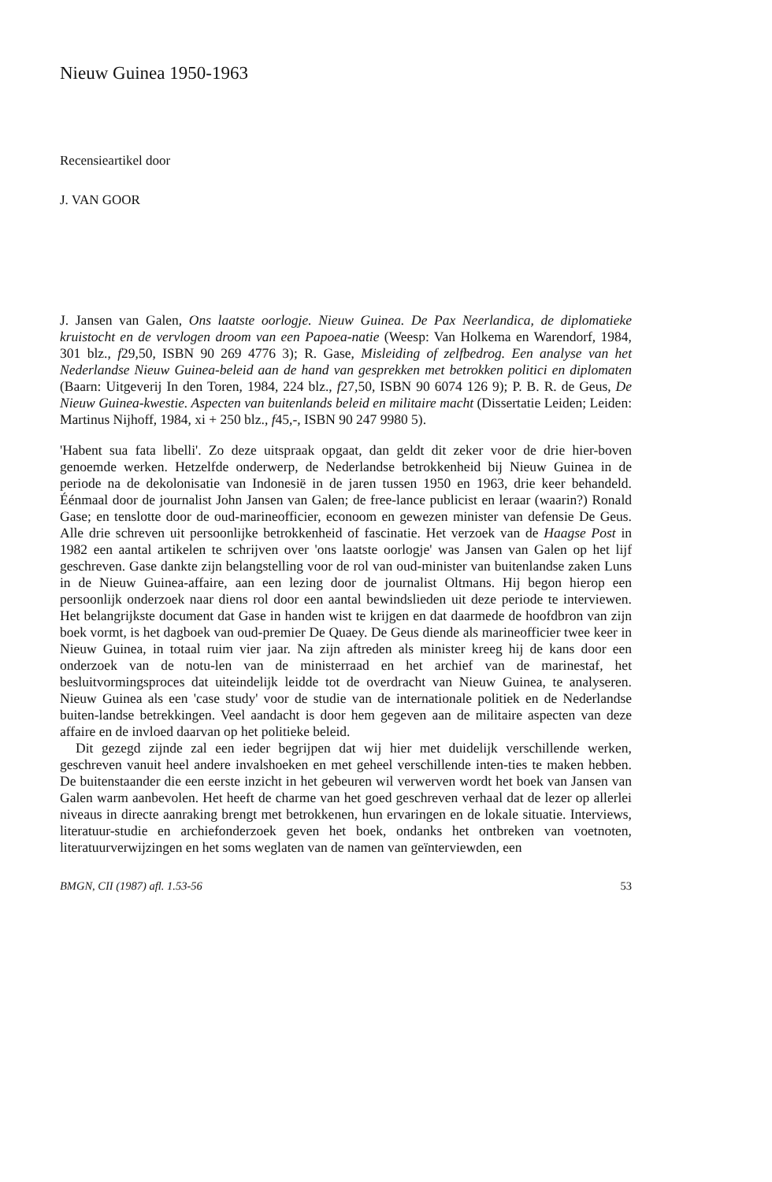Nieuw Guinea 1950-1963
Recensieartikel door
J. VAN GOOR
J. Jansen van Galen, Ons laatste oorlogje. Nieuw Guinea. De Pax Neerlandica, de diplomatieke kruistocht en de vervlogen droom van een Papoea-natie (Weesp: Van Holkema en Warendorf, 1984, 301 blz., f29,50, ISBN 90 269 4776 3); R. Gase, Misleiding of zelfbedrog. Een analyse van het Nederlandse Nieuw Guinea-beleid aan de hand van gesprekken met betrokken politici en diplomaten (Baarn: Uitgeverij In den Toren, 1984, 224 blz., f27,50, ISBN 90 6074 126 9); P. B. R. de Geus, De Nieuw Guinea-kwestie. Aspecten van buitenlands beleid en militaire macht (Dissertatie Leiden; Leiden: Martinus Nijhoff, 1984, xi + 250 blz., f45,-, ISBN 90 247 9980 5).
'Habent sua fata libelli'. Zo deze uitspraak opgaat, dan geldt dit zeker voor de drie hier-boven genoemde werken. Hetzelfde onderwerp, de Nederlandse betrokkenheid bij Nieuw Guinea in de periode na de dekolonisatie van Indonesië in de jaren tussen 1950 en 1963, drie keer behandeld. Éénmaal door de journalist John Jansen van Galen; de free-lance publicist en leraar (waarin?) Ronald Gase; en tenslotte door de oud-marineofficier, econoom en gewezen minister van defensie De Geus. Alle drie schreven uit persoonlijke betrokkenheid of fascinatie. Het verzoek van de Haagse Post in 1982 een aantal artikelen te schrijven over 'ons laatste oorlogje' was Jansen van Galen op het lijf geschreven. Gase dankte zijn belangstelling voor de rol van oud-minister van buitenlandse zaken Luns in de Nieuw Guinea-affaire, aan een lezing door de journalist Oltmans. Hij begon hierop een persoonlijk onderzoek naar diens rol door een aantal bewindslieden uit deze periode te interviewen. Het belangrijkste document dat Gase in handen wist te krijgen en dat daarmede de hoofdbron van zijn boek vormt, is het dagboek van oud-premier De Quaey. De Geus diende als marineofficier twee keer in Nieuw Guinea, in totaal ruim vier jaar. Na zijn aftreden als minister kreeg hij de kans door een onderzoek van de notu-len van de ministerraad en het archief van de marinestaf, het besluitvormingsproces dat uiteindelijk leidde tot de overdracht van Nieuw Guinea, te analyseren. Nieuw Guinea als een 'case study' voor de studie van de internationale politiek en de Nederlandse buiten-landse betrekkingen. Veel aandacht is door hem gegeven aan de militaire aspecten van deze affaire en de invloed daarvan op het politieke beleid.
Dit gezegd zijnde zal een ieder begrijpen dat wij hier met duidelijk verschillende werken, geschreven vanuit heel andere invalshoeken en met geheel verschillende inten-ties te maken hebben. De buitenstaander die een eerste inzicht in het gebeuren wil verwerven wordt het boek van Jansen van Galen warm aanbevolen. Het heeft de charme van het goed geschreven verhaal dat de lezer op allerlei niveaus in directe aanraking brengt met betrokkenen, hun ervaringen en de lokale situatie. Interviews, literatuur-studie en archiefonderzoek geven het boek, ondanks het ontbreken van voetnoten, literatuurverwijzingen en het soms weglaten van de namen van geïnterviewden, een
BMGN, CII (1987) afl. 1.53-56 53